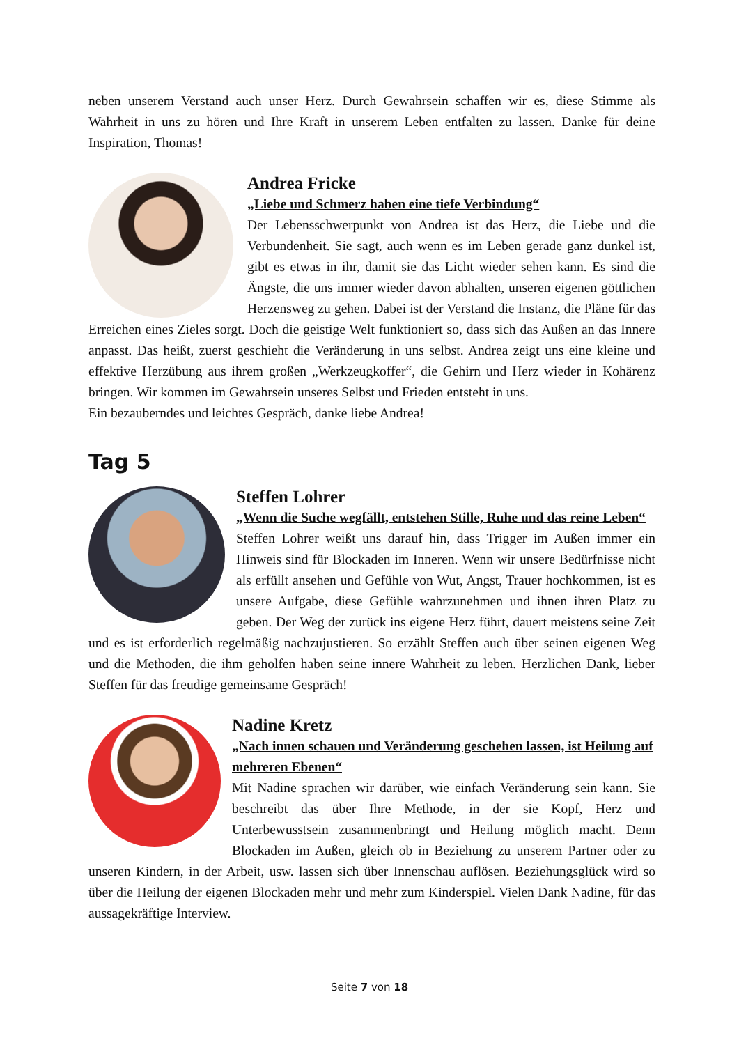neben unserem Verstand auch unser Herz. Durch Gewahrsein schaffen wir es, diese Stimme als Wahrheit in uns zu hören und Ihre Kraft in unserem Leben entfalten zu lassen. Danke für deine Inspiration, Thomas!
Andrea Fricke
„Liebe und Schmerz haben eine tiefe Verbindung“
Der Lebensschwerpunkt von Andrea ist das Herz, die Liebe und die Verbundenheit. Sie sagt, auch wenn es im Leben gerade ganz dunkel ist, gibt es etwas in ihr, damit sie das Licht wieder sehen kann. Es sind die Ängste, die uns immer wieder davon abhalten, unseren eigenen göttlichen Herzensweg zu gehen. Dabei ist der Verstand die Instanz, die Pläne für das Erreichen eines Zieles sorgt. Doch die geistige Welt funktioniert so, dass sich das Außen an das Innere anpasst. Das heißt, zuerst geschieht die Veränderung in uns selbst. Andrea zeigt uns eine kleine und effektive Herzübung aus ihrem großen „Werkzeugkoffer“, die Gehirn und Herz wieder in Kohärenz bringen. Wir kommen im Gewahrsein unseres Selbst und Frieden entsteht in uns.
Ein bezauberndes und leichtes Gespräch, danke liebe Andrea!
Tag 5
Steffen Lohrer
„Wenn die Suche wegfällt, entstehen Stille, Ruhe und das reine Leben“
Steffen Lohrer weißt uns darauf hin, dass Trigger im Außen immer ein Hinweis sind für Blockaden im Inneren. Wenn wir unsere Bedürfnisse nicht als erfüllt ansehen und Gefühle von Wut, Angst, Trauer hochkommen, ist es unsere Aufgabe, diese Gefühle wahrzunehmen und ihnen ihren Platz zu geben. Der Weg der zurück ins eigene Herz führt, dauert meistens seine Zeit und es ist erforderlich regelmäßig nachzujustieren. So erzählt Steffen auch über seinen eigenen Weg und die Methoden, die ihm geholfen haben seine innere Wahrheit zu leben. Herzlichen Dank, lieber Steffen für das freudige gemeinsame Gespräch!
Nadine Kretz
„Nach innen schauen und Veränderung geschehen lassen, ist Heilung auf mehreren Ebenen“
Mit Nadine sprachen wir darüber, wie einfach Veränderung sein kann. Sie beschreibt das über Ihre Methode, in der sie Kopf, Herz und Unterbewusstsein zusammenbringt und Heilung möglich macht. Denn Blockaden im Außen, gleich ob in Beziehung zu unserem Partner oder zu unseren Kindern, in der Arbeit, usw. lassen sich über Innenschau auflösen. Beziehungsglück wird so über die Heilung der eigenen Blockaden mehr und mehr zum Kinderspiel. Vielen Dank Nadine, für das aussagekräftige Interview.
Seite 7 von 18